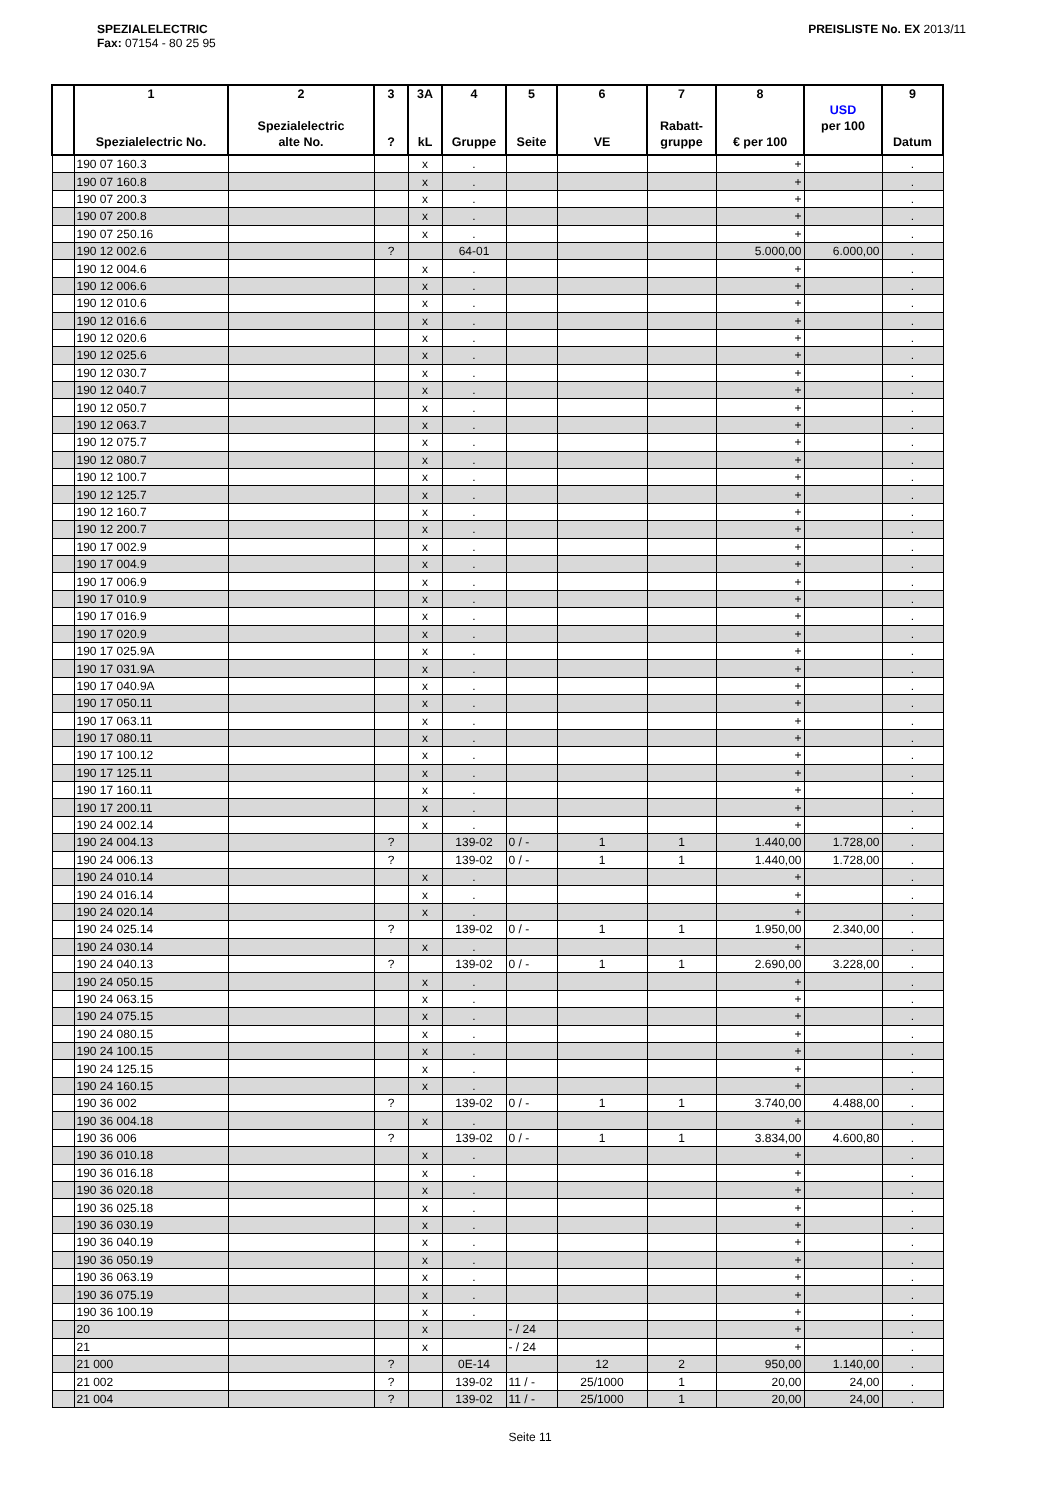SPEZIALELECTRIC
Fax: 07154 - 80 25 95
PREISLISTE No. EX 2013/11
| | 1 Spezialelectric No. | 2 Spezialelectric alte No. | 3 ? | 3A kL | 4 Gruppe | 5 Seite | 6 VE | 7 Rabatt- gruppe | 8 € per 100 | USD per 100 | 9 Datum |
| --- | --- | --- | --- | --- | --- | --- | --- | --- | --- | --- | --- |
| | 190 07 160.3 | | | x | . | | | | + | | . |
| | 190 07 160.8 | | | x | . | | | | + | | . |
| | 190 07 200.3 | | | x | . | | | | + | | . |
| | 190 07 200.8 | | | x | . | | | | + | | . |
| | 190 07 250.16 | | | x | . | | | | + | | . |
| | 190 12 002.6 | | ? | | 64-01 | | | | 5.000,00 | 6.000,00 | . |
| | 190 12 004.6 | | | x | . | | | | + | | . |
| | 190 12 006.6 | | | x | . | | | | + | | . |
| | 190 12 010.6 | | | x | . | | | | + | | . |
| | 190 12 016.6 | | | x | . | | | | + | | . |
| | 190 12 020.6 | | | x | . | | | | + | | . |
| | 190 12 025.6 | | | x | . | | | | + | | . |
| | 190 12 030.7 | | | x | . | | | | + | | . |
| | 190 12 040.7 | | | x | . | | | | + | | . |
| | 190 12 050.7 | | | x | . | | | | + | | . |
| | 190 12 063.7 | | | x | . | | | | + | | . |
| | 190 12 075.7 | | | x | . | | | | + | | . |
| | 190 12 080.7 | | | x | . | | | | + | | . |
| | 190 12 100.7 | | | x | . | | | | + | | . |
| | 190 12 125.7 | | | x | . | | | | + | | . |
| | 190 12 160.7 | | | x | . | | | | + | | . |
| | 190 12 200.7 | | | x | . | | | | + | | . |
| | 190 17 002.9 | | | x | . | | | | + | | . |
| | 190 17 004.9 | | | x | . | | | | + | | . |
| | 190 17 006.9 | | | x | . | | | | + | | . |
| | 190 17 010.9 | | | x | . | | | | + | | . |
| | 190 17 016.9 | | | x | . | | | | + | | . |
| | 190 17 020.9 | | | x | . | | | | + | | . |
| | 190 17 025.9A | | | x | . | | | | + | | . |
| | 190 17 031.9A | | | x | . | | | | + | | . |
| | 190 17 040.9A | | | x | . | | | | + | | . |
| | 190 17 050.11 | | | x | . | | | | + | | . |
| | 190 17 063.11 | | | x | . | | | | + | | . |
| | 190 17 080.11 | | | x | . | | | | + | | . |
| | 190 17 100.12 | | | x | . | | | | + | | . |
| | 190 17 125.11 | | | x | . | | | | + | | . |
| | 190 17 160.11 | | | x | . | | | | + | | . |
| | 190 17 200.11 | | | x | . | | | | + | | . |
| | 190 24 002.14 | | | x | . | | | | + | | . |
| | 190 24 004.13 | | ? | | 139-02 | 0 / - | 1 | 1 | 1.440,00 | 1.728,00 | . |
| | 190 24 006.13 | | ? | | 139-02 | 0 / - | 1 | 1 | 1.440,00 | 1.728,00 | . |
| | 190 24 010.14 | | | x | . | | | | + | | . |
| | 190 24 016.14 | | | x | . | | | | + | | . |
| | 190 24 020.14 | | | x | . | | | | + | | . |
| | 190 24 025.14 | | ? | | 139-02 | 0 / - | 1 | 1 | 1.950,00 | 2.340,00 | . |
| | 190 24 030.14 | | | x | . | | | | + | | . |
| | 190 24 040.13 | | ? | | 139-02 | 0 / - | 1 | 1 | 2.690,00 | 3.228,00 | . |
| | 190 24 050.15 | | | x | . | | | | + | | . |
| | 190 24 063.15 | | | x | . | | | | + | | . |
| | 190 24 075.15 | | | x | . | | | | + | | . |
| | 190 24 080.15 | | | x | . | | | | + | | . |
| | 190 24 100.15 | | | x | . | | | | + | | . |
| | 190 24 125.15 | | | x | . | | | | + | | . |
| | 190 24 160.15 | | | x | . | | | | + | | . |
| | 190 36 002 | | ? | | 139-02 | 0 / - | 1 | 1 | 3.740,00 | 4.488,00 | . |
| | 190 36 004.18 | | | x | . | | | | + | | . |
| | 190 36 006 | | ? | | 139-02 | 0 / - | 1 | 1 | 3.834,00 | 4.600,80 | . |
| | 190 36 010.18 | | | x | . | | | | + | | . |
| | 190 36 016.18 | | | x | . | | | | + | | . |
| | 190 36 020.18 | | | x | . | | | | + | | . |
| | 190 36 025.18 | | | x | . | | | | + | | . |
| | 190 36 030.19 | | | x | . | | | | + | | . |
| | 190 36 040.19 | | | x | . | | | | + | | . |
| | 190 36 050.19 | | | x | . | | | | + | | . |
| | 190 36 063.19 | | | x | . | | | | + | | . |
| | 190 36 075.19 | | | x | . | | | | + | | . |
| | 190 36 100.19 | | | x | . | | | | + | | . |
| | 20 | | | x | | - / 24 | | | + | | . |
| | 21 | | | x | | - / 24 | | | + | | . |
| | 21 000 | | ? | | 0E-14 | | 12 | 2 | 950,00 | 1.140,00 | . |
| | 21 002 | | ? | | 139-02 | 11 / - | 25/1000 | 1 | 20,00 | 24,00 | . |
| | 21 004 | | ? | | 139-02 | 11 / - | 25/1000 | 1 | 20,00 | 24,00 | . |
Seite 11